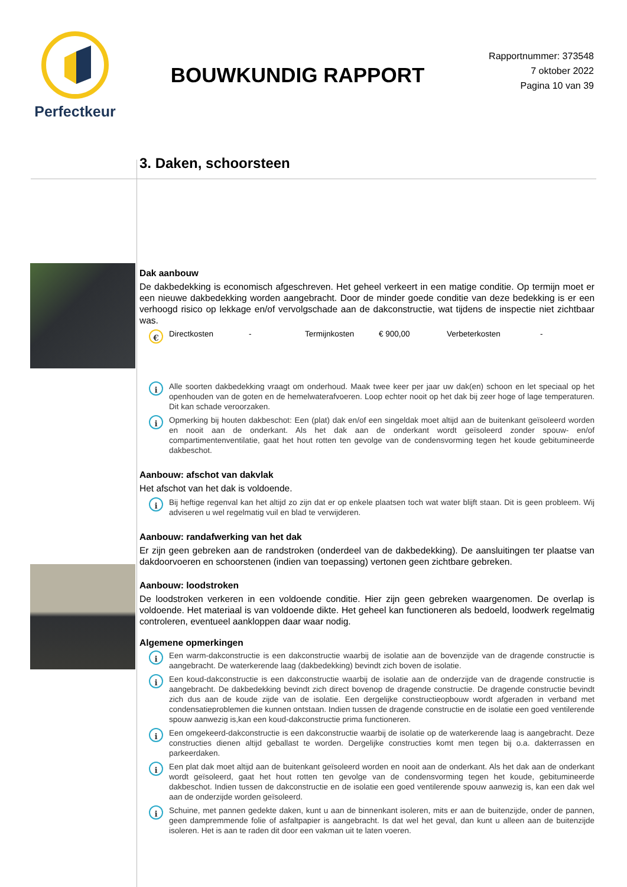Perfectkeur
BOUWKUNDIG RAPPORT
Rapportnummer: 373548
7 oktober 2022
Pagina 10 van 39
3. Daken, schoorsteen
Dak aanbouw
De dakbedekking is economisch afgeschreven. Het geheel verkeert in een matige conditie. Op termijn moet er een nieuwe dakbedekking worden aangebracht. Door de minder goede conditie van deze bedekking is er een verhoogd risico op lekkage en/of vervolgschade aan de dakconstructie, wat tijdens de inspectie niet zichtbaar was.
€
Directkosten - Termijnkosten € 900,00 Verbeterkosten -
i
Alle soorten dakbedekking vraagt om onderhoud. Maak twee keer per jaar uw dak(en) schoon en let speciaal op het openhouden van de goten en de hemelwaterafvoeren. Loop echter nooit op het dak bij zeer hoge of lage temperaturen. Dit kan schade veroorzaken.
i
Opmerking bij houten dakbeschot: Een (plat) dak en/of een singeldak moet altijd aan de buitenkant geïsoleerd worden en nooit aan de onderkant. Als het dak aan de onderkant wordt geïsoleerd zonder spouw- en/of compartimentenventilatie, gaat het hout rotten ten gevolge van de condensvorming tegen het koude gebitumineerde dakbeschot.
Aanbouw: afschot van dakvlak
Het afschot van het dak is voldoende.
i
Bij heftige regenval kan het altijd zo zijn dat er op enkele plaatsen toch wat water blijft staan. Dit is geen probleem. Wij adviseren u wel regelmatig vuil en blad te verwijderen.
Aanbouw: randafwerking van het dak
Er zijn geen gebreken aan de randstroken (onderdeel van de dakbedekking). De aansluitingen ter plaatse van dakdoorvoeren en schoorstenen (indien van toepassing) vertonen geen zichtbare gebreken.
Aanbouw: loodstroken
De loodstroken verkeren in een voldoende conditie. Hier zijn geen gebreken waargenomen. De overlap is voldoende. Het materiaal is van voldoende dikte. Het geheel kan functioneren als bedoeld, loodwerk regelmatig controleren, eventueel aankloppen daar waar nodig.
Algemene opmerkingen
i
Een warm-dakconstructie is een dakconstructie waarbij de isolatie aan de bovenzijde van de dragende constructie is aangebracht. De waterkerende laag (dakbedekking) bevindt zich boven de isolatie.
i
Een koud-dakconstructie is een dakconstructie waarbij de isolatie aan de onderzijde van de dragende constructie is aangebracht. De dakbedekking bevindt zich direct bovenop de dragende constructie. De dragende constructie bevindt zich dus aan de koude zijde van de isolatie. Een dergelijke constructieopbouw wordt afgeraden in verband met condensatieproblemen die kunnen ontstaan. Indien tussen de dragende constructie en de isolatie een goed ventilerende spouw aanwezig is,kan een koud-dakconstructie prima functioneren.
i
Een omgekeerd-dakconstructie is een dakconstructie waarbij de isolatie op de waterkerende laag is aangebracht. Deze constructies dienen altijd geballast te worden. Dergelijke constructies komt men tegen bij o.a. dakterrassen en parkeerdaken.
i
Een plat dak moet altijd aan de buitenkant geïsoleerd worden en nooit aan de onderkant. Als het dak aan de onderkant wordt geïsoleerd, gaat het hout rotten ten gevolge van de condensvorming tegen het koude, gebitumineerde dakbeschot. Indien tussen de dakconstructie en de isolatie een goed ventilerende spouw aanwezig is, kan een dak wel aan de onderzijde worden geïsoleerd.
i
Schuine, met pannen gedekte daken, kunt u aan de binnenkant isoleren, mits er aan de buitenzijde, onder de pannen, geen dampremmende folie of asfaltpapier is aangebracht. Is dat wel het geval, dan kunt u alleen aan de buitenzijde isoleren. Het is aan te raden dit door een vakman uit te laten voeren.